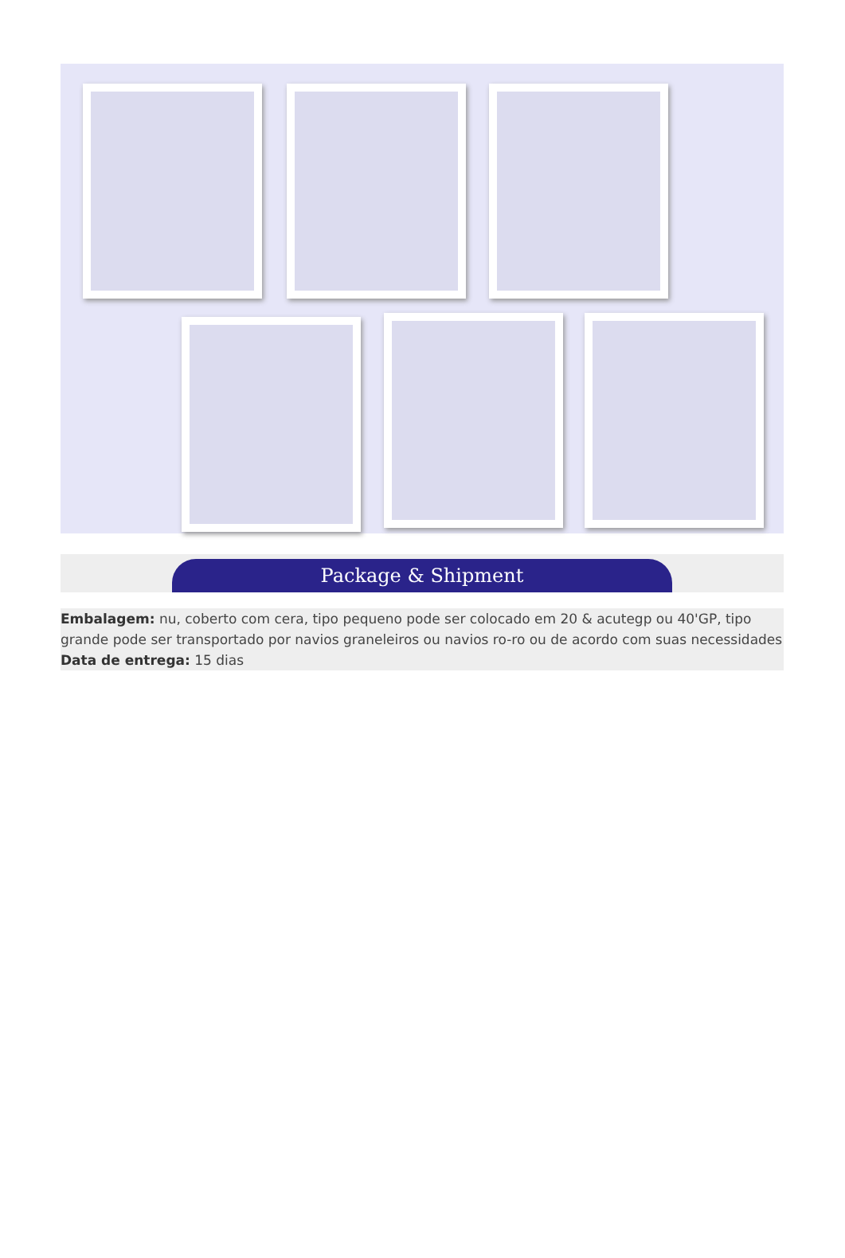Package & Shipment
Embalagem: nu, coberto com cera, tipo pequeno pode ser colocado em 20 & acutegp ou 40'GP, tipo grande pode ser transportado por navios graneleiros ou navios ro-ro ou de acordo com suas necessidades
Data de entrega: 15 dias